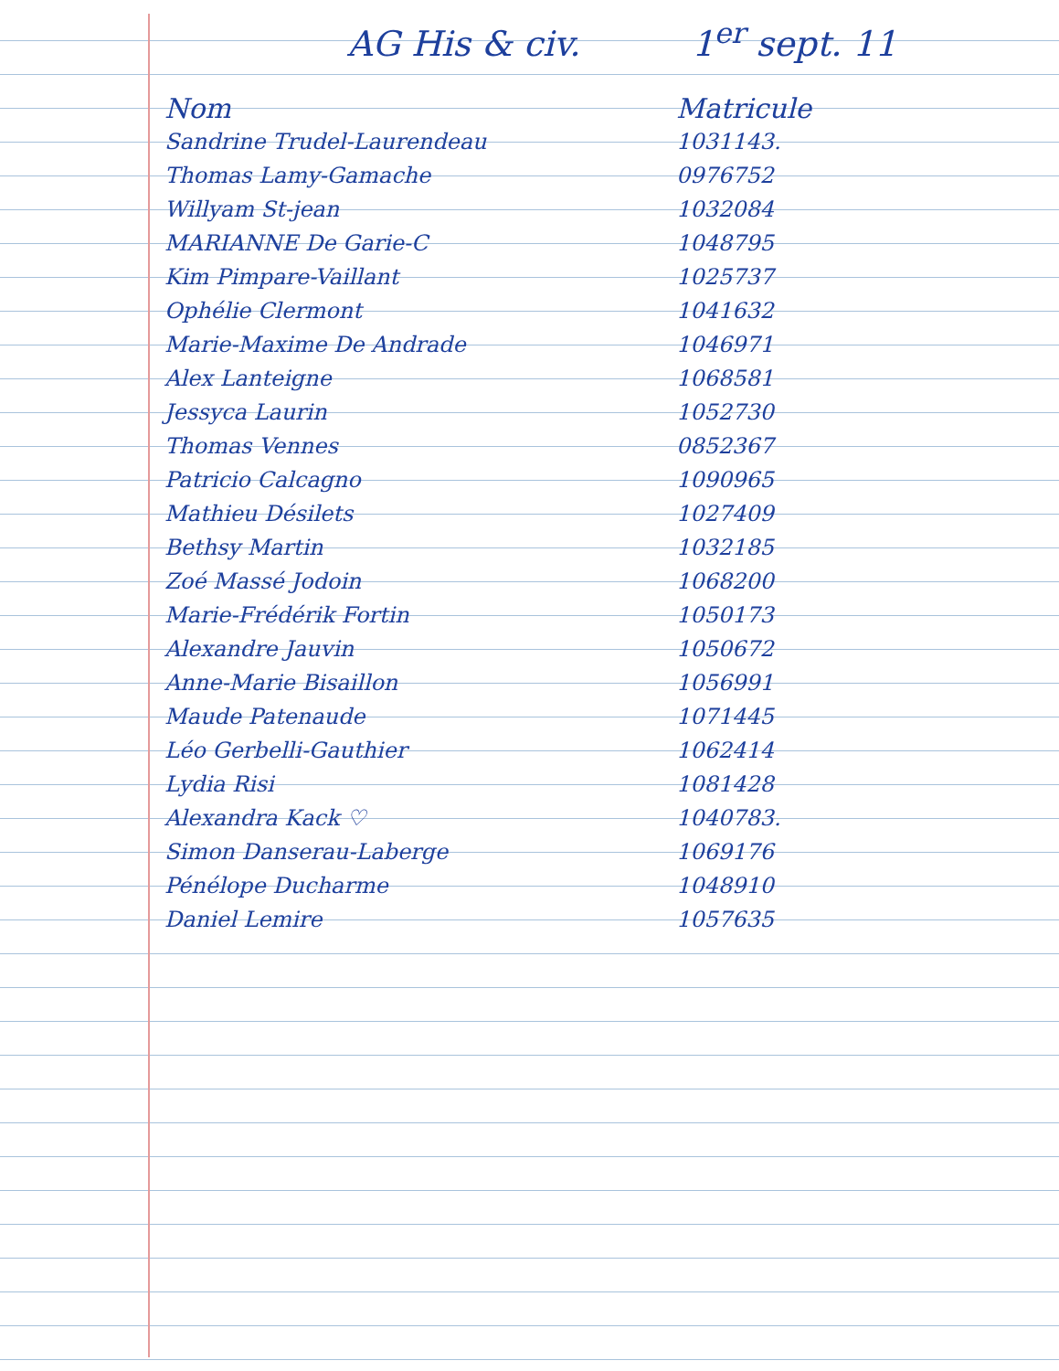AG His & civ. 1<sup>er</sup> sept. 11
| Nom | Matricule |
| --- | --- |
| Sandrine Trudel-Laurendeau | 1031143. |
| Thomas Lamy-Gamache | 0976752 |
| Willyam St-jean | 1032084 |
| MARIANNE De Garie-C | 1048795 |
| Kim Pimpare-Vaillant | 1025737 |
| Ophélie Clermont | 1041632 |
| Marie-Maxime De Andrade | 1046971 |
| Alex Lanteigne | 1068581 |
| Jessyca Laurin | 1052730 |
| Thomas Vennes | 0852367 |
| Patricio Calcagno | 1090965 |
| Mathieu Désilets | 1027409 |
| Bethsy Martin | 1032185 |
| Zoé Massé Jodoin | 1068200 |
| Marie-Frédérik Fortin | 1050173 |
| Alexandre Jauvin | 1050672 |
| Anne-Marie Bisaillon | 1056991 |
| Maude Patenaude | 1071445 |
| Léo Gerbelli-Gauthier | 1062414 |
| Lydia Risi | 1081428 |
| Alexandra Kack ♡ | 1040783. |
| Simon Danserau-Laberge | 1069176 |
| Pénélope Ducharme | 1048910 |
| Daniel Lemire | 1057635 |